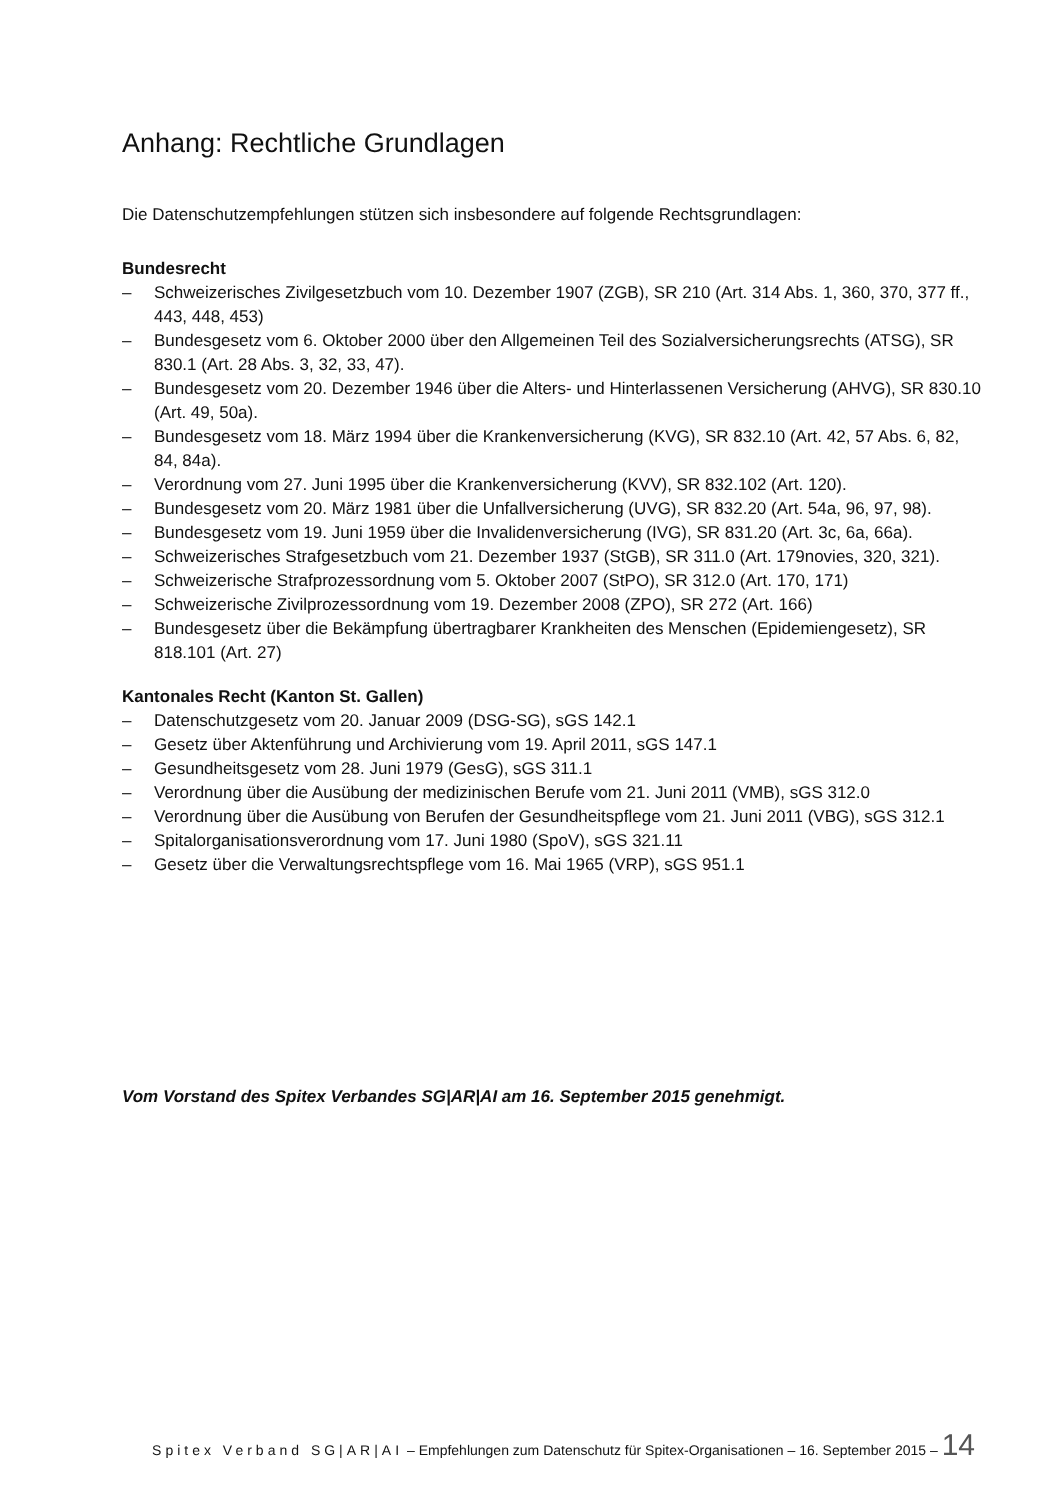Anhang: Rechtliche Grundlagen
Die Datenschutzempfehlungen stützen sich insbesondere auf folgende Rechtsgrundlagen:
Bundesrecht
– Schweizerisches Zivilgesetzbuch vom 10. Dezember 1907 (ZGB), SR 210 (Art. 314 Abs. 1, 360, 370, 377 ff., 443, 448, 453)
– Bundesgesetz vom 6. Oktober 2000 über den Allgemeinen Teil des Sozialversicherungsrechts (ATSG), SR 830.1 (Art. 28 Abs. 3, 32, 33, 47).
– Bundesgesetz vom 20. Dezember 1946 über die Alters- und Hinterlassenen Versicherung (AHVG), SR 830.10 (Art. 49, 50a).
– Bundesgesetz vom 18. März 1994 über die Krankenversicherung (KVG), SR 832.10 (Art. 42, 57 Abs. 6, 82, 84, 84a).
– Verordnung vom 27. Juni 1995 über die Krankenversicherung (KVV), SR 832.102 (Art. 120).
– Bundesgesetz vom 20. März 1981 über die Unfallversicherung (UVG), SR 832.20 (Art. 54a, 96, 97, 98).
– Bundesgesetz vom 19. Juni 1959 über die Invalidenversicherung (IVG), SR 831.20 (Art. 3c, 6a, 66a).
– Schweizerisches Strafgesetzbuch vom 21. Dezember 1937 (StGB), SR 311.0 (Art. 179novies, 320, 321).
– Schweizerische Strafprozessordnung vom 5. Oktober 2007 (StPO), SR 312.0 (Art. 170, 171)
– Schweizerische Zivilprozessordnung vom 19. Dezember 2008 (ZPO), SR 272 (Art. 166)
– Bundesgesetz über die Bekämpfung übertragbarer Krankheiten des Menschen (Epidemiengesetz), SR 818.101 (Art. 27)
Kantonales Recht (Kanton St. Gallen)
– Datenschutzgesetz vom 20. Januar 2009 (DSG-SG), sGS 142.1
– Gesetz über Aktenführung und Archivierung vom 19. April 2011, sGS 147.1
– Gesundheitsgesetz vom 28. Juni 1979 (GesG), sGS 311.1
– Verordnung über die Ausübung der medizinischen Berufe vom 21. Juni 2011 (VMB), sGS 312.0
– Verordnung über die Ausübung von Berufen der Gesundheitspflege vom 21. Juni 2011 (VBG), sGS 312.1
– Spitalorganisationsverordnung vom 17. Juni 1980 (SpoV), sGS 321.11
– Gesetz über die Verwaltungsrechtspflege vom 16. Mai 1965 (VRP), sGS 951.1
Vom Vorstand des Spitex Verbandes SG|AR|AI am 16. September 2015 genehmigt.
Spitex Verband SG|AR|AI – Empfehlungen zum Datenschutz für Spitex-Organisationen – 16. September 2015 – 14